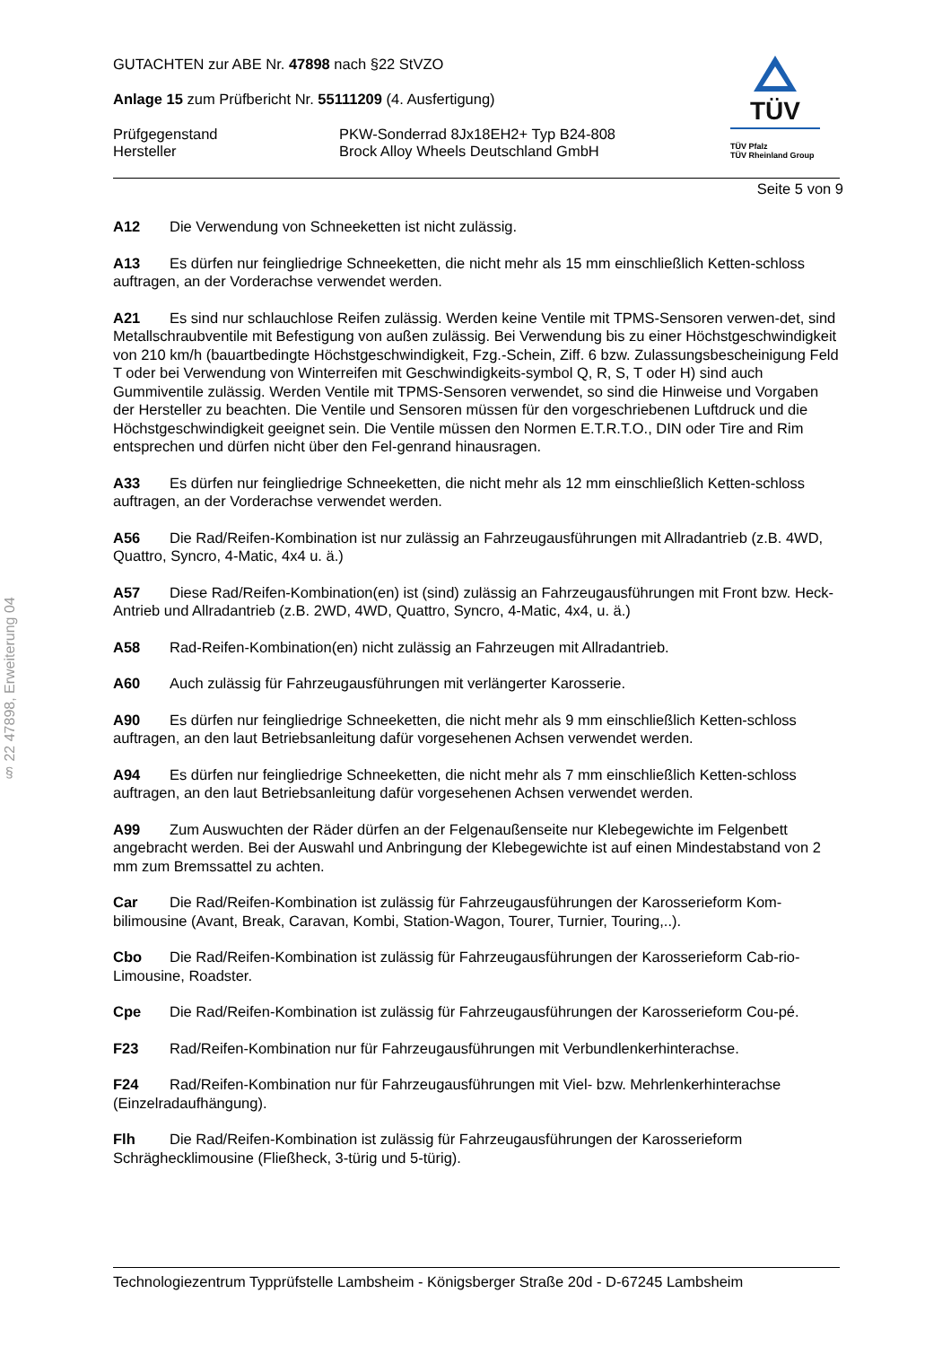§ 22 47898, Erweiterung 04
TÜV
TÜV Pfalz
TÜV Rheinland Group
GUTACHTEN zur ABE Nr. 47898 nach §22 StVZO
Anlage 15 zum Prüfbericht Nr. 55111209 (4. Ausfertigung)
Prüfgegenstand
Hersteller
PKW-Sonderrad 8Jx18EH2+ Typ B24-808
Brock Alloy Wheels Deutschland GmbH
Seite 5 von 9
A12 Die Verwendung von Schneeketten ist nicht zulässig.
A13 Es dürfen nur feingliedrige Schneeketten, die nicht mehr als 15 mm einschließlich Ketten-schloss auftragen, an der Vorderachse verwendet werden.
A21 Es sind nur schlauchlose Reifen zulässig. Werden keine Ventile mit TPMS-Sensoren verwen-det, sind Metallschraubventile mit Befestigung von außen zulässig. Bei Verwendung bis zu einer Höchstgeschwindigkeit von 210 km/h (bauartbedingte Höchstgeschwindigkeit, Fzg.-Schein, Ziff. 6 bzw. Zulassungsbescheinigung Feld T oder bei Verwendung von Winterreifen mit Geschwindigkeits-symbol Q, R, S, T oder H) sind auch Gummiventile zulässig. Werden Ventile mit TPMS-Sensoren verwendet, so sind die Hinweise und Vorgaben der Hersteller zu beachten. Die Ventile und Sensoren müssen für den vorgeschriebenen Luftdruck und die Höchstgeschwindigkeit geeignet sein. Die Ventile müssen den Normen E.T.R.T.O., DIN oder Tire and Rim entsprechen und dürfen nicht über den Fel-genrand hinausragen.
A33 Es dürfen nur feingliedrige Schneeketten, die nicht mehr als 12 mm einschließlich Ketten-schloss auftragen, an der Vorderachse verwendet werden.
A56 Die Rad/Reifen-Kombination ist nur zulässig an Fahrzeugausführungen mit Allradantrieb (z.B. 4WD, Quattro, Syncro, 4-Matic, 4x4 u. ä.)
A57 Diese Rad/Reifen-Kombination(en) ist (sind) zulässig an Fahrzeugausführungen mit Front bzw. Heck-Antrieb und Allradantrieb (z.B. 2WD, 4WD, Quattro, Syncro, 4-Matic, 4x4, u. ä.)
A58 Rad-Reifen-Kombination(en) nicht zulässig an Fahrzeugen mit Allradantrieb.
A60 Auch zulässig für Fahrzeugausführungen mit verlängerter Karosserie.
A90 Es dürfen nur feingliedrige Schneeketten, die nicht mehr als 9 mm einschließlich Ketten-schloss auftragen, an den laut Betriebsanleitung dafür vorgesehenen Achsen verwendet werden.
A94 Es dürfen nur feingliedrige Schneeketten, die nicht mehr als 7 mm einschließlich Ketten-schloss auftragen, an den laut Betriebsanleitung dafür vorgesehenen Achsen verwendet werden.
A99 Zum Auswuchten der Räder dürfen an der Felgenaußenseite nur Klebegewichte im Felgenbett angebracht werden. Bei der Auswahl und Anbringung der Klebegewichte ist auf einen Mindestabstand von 2 mm zum Bremssattel zu achten.
Car Die Rad/Reifen-Kombination ist zulässig für Fahrzeugausführungen der Karosserieform Kom-bilimousine (Avant, Break, Caravan, Kombi, Station-Wagon, Tourer, Turnier, Touring,..).
Cbo Die Rad/Reifen-Kombination ist zulässig für Fahrzeugausführungen der Karosserieform Cab-rio-Limousine, Roadster.
Cpe Die Rad/Reifen-Kombination ist zulässig für Fahrzeugausführungen der Karosserieform Cou-pé.
F23 Rad/Reifen-Kombination nur für Fahrzeugausführungen mit Verbundlenkerhinterachse.
F24 Rad/Reifen-Kombination nur für Fahrzeugausführungen mit Viel- bzw. Mehrlenkerhinterachse (Einzelradaufhängung).
Flh Die Rad/Reifen-Kombination ist zulässig für Fahrzeugausführungen der Karosserieform Schräghecklimousine (Fließheck, 3-türig und 5-türig).
Technologiezentrum Typprüfstelle Lambsheim - Königsberger Straße 20d - D-67245 Lambsheim